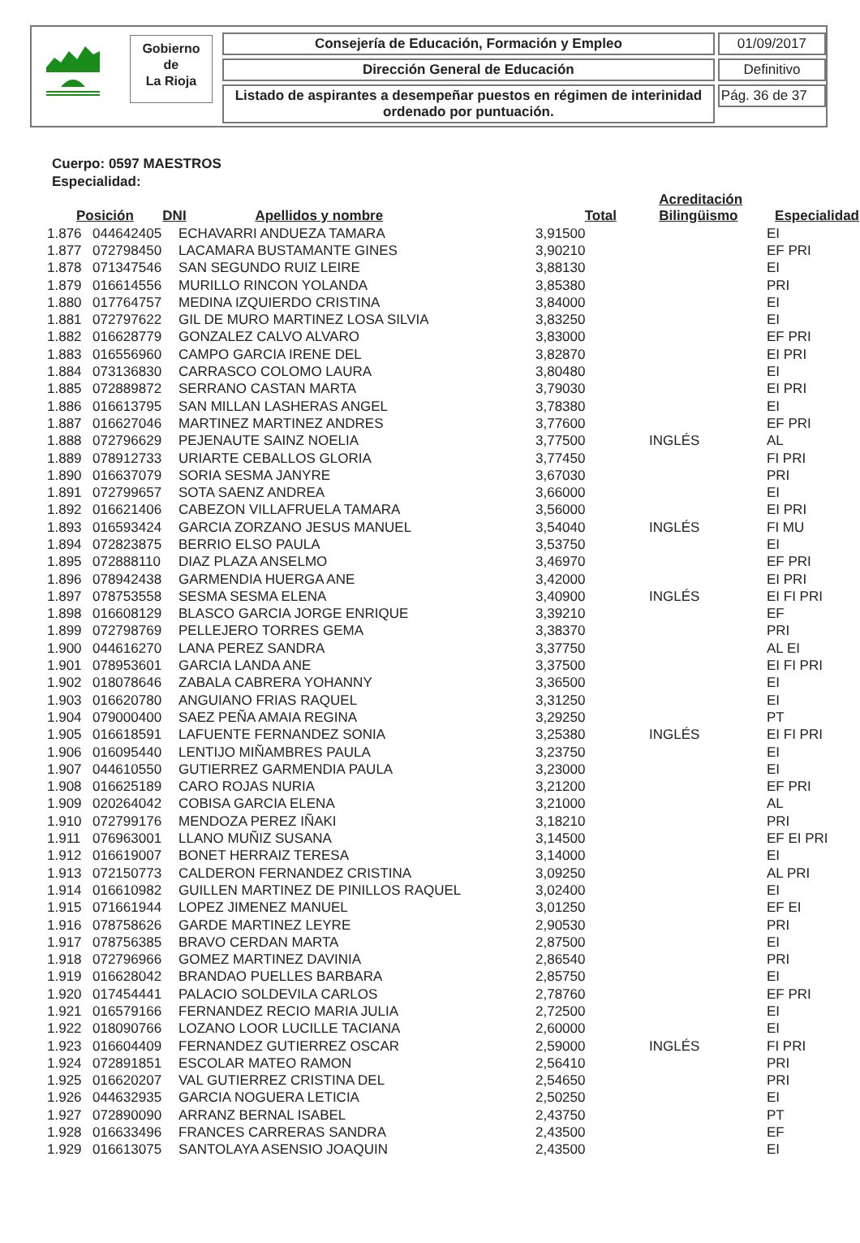Gobierno
de
La Rioja
Consejería de Educación, Formación y Empleo
Dirección General de Educación
Listado de aspirantes a desempeñar puestos en régimen de interinidad ordenado por puntuación.
01/09/2017
Definitivo
Pág. 36 de 37
Cuerpo: 0597 MAESTROS
Especialidad:
| Posición | DNI | Apellidos y nombre | Total | Acreditación Bilingüismo | Especialidad |
| --- | --- | --- | --- | --- | --- |
| 1.876 | 044642405 | ECHAVARRI ANDUEZA TAMARA | 3,91500 | | EI |
| 1.877 | 072798450 | LACAMARA BUSTAMANTE GINES | 3,90210 | | EF PRI |
| 1.878 | 071347546 | SAN SEGUNDO RUIZ LEIRE | 3,88130 | | EI |
| 1.879 | 016614556 | MURILLO RINCON YOLANDA | 3,85380 | | PRI |
| 1.880 | 017764757 | MEDINA IZQUIERDO CRISTINA | 3,84000 | | EI |
| 1.881 | 072797622 | GIL DE MURO MARTINEZ LOSA SILVIA | 3,83250 | | EI |
| 1.882 | 016628779 | GONZALEZ CALVO ALVARO | 3,83000 | | EF PRI |
| 1.883 | 016556960 | CAMPO GARCIA IRENE DEL | 3,82870 | | EI PRI |
| 1.884 | 073136830 | CARRASCO COLOMO LAURA | 3,80480 | | EI |
| 1.885 | 072889872 | SERRANO CASTAN MARTA | 3,79030 | | EI PRI |
| 1.886 | 016613795 | SAN MILLAN LASHERAS ANGEL | 3,78380 | | EI |
| 1.887 | 016627046 | MARTINEZ MARTINEZ ANDRES | 3,77600 | | EF PRI |
| 1.888 | 072796629 | PEJENAUTE SAINZ NOELIA | 3,77500 | INGLÉS | AL |
| 1.889 | 078912733 | URIARTE CEBALLOS GLORIA | 3,77450 | | FI PRI |
| 1.890 | 016637079 | SORIA SESMA JANYRE | 3,67030 | | PRI |
| 1.891 | 072799657 | SOTA SAENZ ANDREA | 3,66000 | | EI |
| 1.892 | 016621406 | CABEZON VILLAFRUELA TAMARA | 3,56000 | | EI PRI |
| 1.893 | 016593424 | GARCIA ZORZANO JESUS MANUEL | 3,54040 | INGLÉS | FI MU |
| 1.894 | 072823875 | BERRIO ELSO PAULA | 3,53750 | | EI |
| 1.895 | 072888110 | DIAZ PLAZA ANSELMO | 3,46970 | | EF PRI |
| 1.896 | 078942438 | GARMENDIA HUERGA ANE | 3,42000 | | EI PRI |
| 1.897 | 078753558 | SESMA SESMA ELENA | 3,40900 | INGLÉS | EI FI PRI |
| 1.898 | 016608129 | BLASCO GARCIA JORGE ENRIQUE | 3,39210 | | EF |
| 1.899 | 072798769 | PELLEJERO TORRES GEMA | 3,38370 | | PRI |
| 1.900 | 044616270 | LANA PEREZ SANDRA | 3,37750 | | AL EI |
| 1.901 | 078953601 | GARCIA LANDA ANE | 3,37500 | | EI FI PRI |
| 1.902 | 018078646 | ZABALA CABRERA YOHANNY | 3,36500 | | EI |
| 1.903 | 016620780 | ANGUIANO FRIAS RAQUEL | 3,31250 | | EI |
| 1.904 | 079000400 | SAEZ PEÑA AMAIA REGINA | 3,29250 | | PT |
| 1.905 | 016618591 | LAFUENTE FERNANDEZ SONIA | 3,25380 | INGLÉS | EI FI PRI |
| 1.906 | 016095440 | LENTIJO MIÑAMBRES PAULA | 3,23750 | | EI |
| 1.907 | 044610550 | GUTIERREZ GARMENDIA PAULA | 3,23000 | | EI |
| 1.908 | 016625189 | CARO ROJAS NURIA | 3,21200 | | EF PRI |
| 1.909 | 020264042 | COBISA GARCIA ELENA | 3,21000 | | AL |
| 1.910 | 072799176 | MENDOZA PEREZ IÑAKI | 3,18210 | | PRI |
| 1.911 | 076963001 | LLANO MUÑIZ SUSANA | 3,14500 | | EF EI PRI |
| 1.912 | 016619007 | BONET HERRAIZ TERESA | 3,14000 | | EI |
| 1.913 | 072150773 | CALDERON FERNANDEZ CRISTINA | 3,09250 | | AL PRI |
| 1.914 | 016610982 | GUILLEN MARTINEZ DE PINILLOS RAQUEL | 3,02400 | | EI |
| 1.915 | 071661944 | LOPEZ JIMENEZ MANUEL | 3,01250 | | EF EI |
| 1.916 | 078758626 | GARDE MARTINEZ LEYRE | 2,90530 | | PRI |
| 1.917 | 078756385 | BRAVO CERDAN MARTA | 2,87500 | | EI |
| 1.918 | 072796966 | GOMEZ MARTINEZ DAVINIA | 2,86540 | | PRI |
| 1.919 | 016628042 | BRANDAO PUELLES BARBARA | 2,85750 | | EI |
| 1.920 | 017454441 | PALACIO SOLDEVILA CARLOS | 2,78760 | | EF PRI |
| 1.921 | 016579166 | FERNANDEZ RECIO MARIA JULIA | 2,72500 | | EI |
| 1.922 | 018090766 | LOZANO LOOR LUCILLE TACIANA | 2,60000 | | EI |
| 1.923 | 016604409 | FERNANDEZ GUTIERREZ OSCAR | 2,59000 | INGLÉS | FI PRI |
| 1.924 | 072891851 | ESCOLAR MATEO RAMON | 2,56410 | | PRI |
| 1.925 | 016620207 | VAL GUTIERREZ CRISTINA DEL | 2,54650 | | PRI |
| 1.926 | 044632935 | GARCIA NOGUERA LETICIA | 2,50250 | | EI |
| 1.927 | 072890090 | ARRANZ BERNAL ISABEL | 2,43750 | | PT |
| 1.928 | 016633496 | FRANCES CARRERAS SANDRA | 2,43500 | | EF |
| 1.929 | 016613075 | SANTOLAYA ASENSIO JOAQUIN | 2,43500 | | EI |